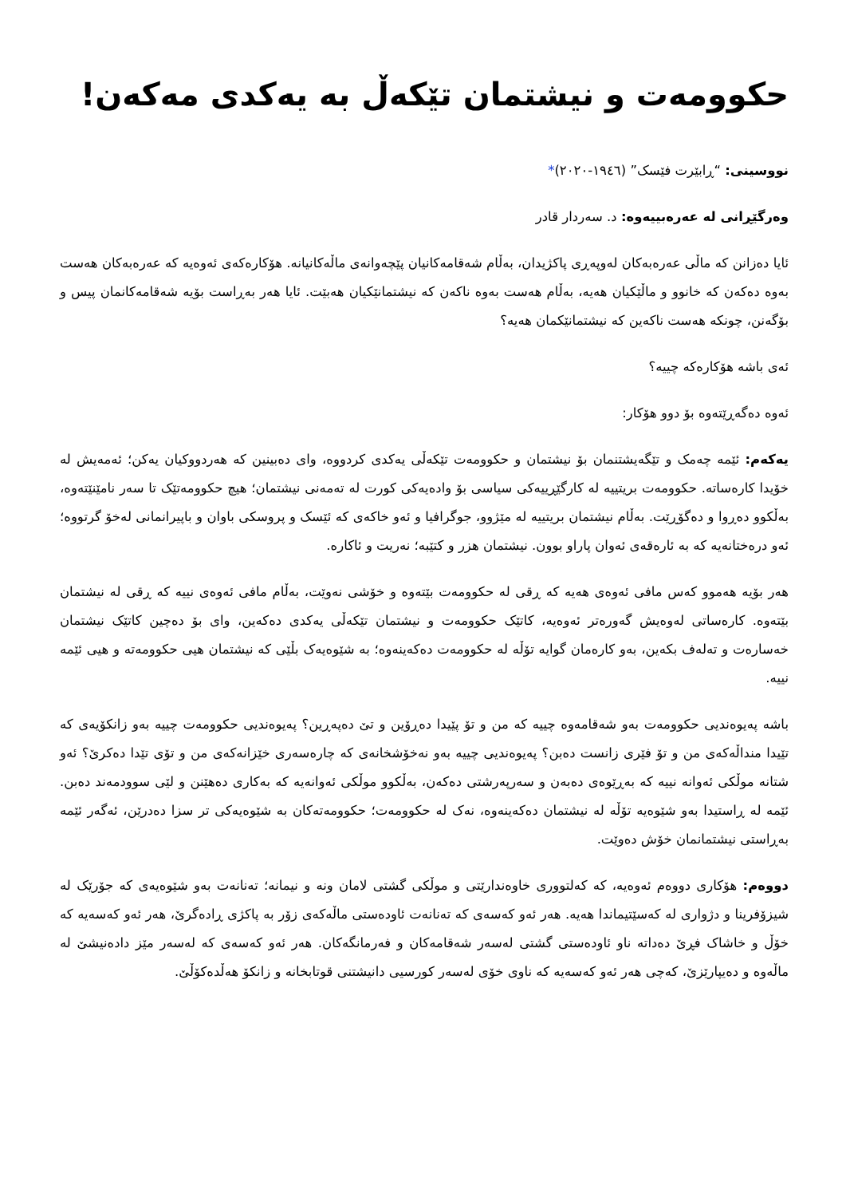حکوومەت و نیشتمان تێکەڵ بە یەکدی مەکەن!
نووسینی: “ڕابێرت فێسک” (١٩٤٦-٢٠٢٠)*
وەرگێڕانی لە عەرەبییەوە: د. سەردار قادر
ئایا دەزانن کە ماڵی عەرەبەکان لەوپەڕی پاکژیدان، بەڵام شەقامەکانیان پێچەوانەی ماڵەکانیانە. هۆکارەکەی ئەوەیە کە عەرەبەکان هەست بەوە دەکەن کە خانوو و ماڵێکیان هەیە، بەڵام هەست بەوە ناکەن کە نیشتمانێکیان هەبێت. ئایا هەر بەڕاست بۆیە شەقامەکانمان پیس و بۆگەنن، چونکە هەست ناکەین کە نیشتمانێکمان هەیە؟
ئەی باشە هۆکارەکە چییە؟
ئەوە دەگەڕێتەوە بۆ دوو هۆکار:
یەکەم: ئێمە چەمک و تێگەیشتنمان بۆ نیشتمان و حکوومەت تێکەڵی یەکدی کردووە، وای دەبینین کە هەردووکیان یەکن؛ ئەمەیش لە خۆیدا کارەساتە. حکوومەت بریتییە لە کارگێڕییەکی سیاسی بۆ وادەیەکی کورت لە تەمەنی نیشتمان؛ هیچ حکوومەتێک تا سەر نامێنێتەوە، بەڵکوو دەڕوا و دەگۆڕێت. بەڵام نیشتمان بریتییە لە مێژوو، جوگرافیا و ئەو خاکەی کە ئێسک و پروسکی باوان و باپیرانمانی لەخۆ گرتووە؛ ئەو درەختانەیە کە بە ئارەقەی ئەوان پاراو بوون. نیشتمان هزر و کتێبە؛ نەریت و ئاکارە.
هەر بۆیە هەموو کەس مافی ئەوەی هەیە کە ڕقی لە حکوومەت بێتەوە و خۆشی نەوێت، بەڵام مافی ئەوەی نییە کە ڕقی لە نیشتمان بێتەوە. کارەساتی لەوەیش گەورەتر ئەوەیە، کاتێک حکوومەت و نیشتمان تێکەڵی یەکدی دەکەین، وای بۆ دەچین کاتێک نیشتمان خەسارەت و تەلەف بکەین، بەو کارەمان گوایە تۆڵە لە حکوومەت دەکەینەوە؛ بە شێوەیەک بڵێی کە نیشتمان هیی حکوومەتە و هیی ئێمە نییە.
باشە پەیوەندیی حکوومەت بەو شەقامەوە چییە کە من و تۆ پێیدا دەڕۆین و تێ دەپەڕین؟ پەیوەندیی حکوومەت چییە بەو زانکۆیەی کە تێیدا منداڵەکەی من و تۆ فێری زانست دەبن؟ پەیوەندیی چییە بەو نەخۆشخانەی کە چارەسەری خێزانەکەی من و تۆی تێدا دەکرێ؟ ئەو شتانە موڵکی ئەوانە نییە کە بەڕێوەی دەبەن و سەرپەرشتی دەکەن، بەڵکوو موڵکی ئەوانەیە کە بەکاری دەهێنن و لێی سوودمەند دەبن. ئێمە لە ڕاستیدا بەو شێوەیە تۆڵە لە نیشتمان دەکەینەوە، نەک لە حکوومەت؛ حکوومەتەکان بە شێوەیەکی تر سزا دەدرێن، ئەگەر ئێمە بەڕاستی نیشتمانمان خۆش دەوێت.
دووەم: هۆکاری دووەم ئەوەیە، کە کەلتووری خاوەندارێتی و موڵکی گشتی لامان ونە و نیمانە؛ تەنانەت بەو شێوەیەی کە جۆرێک لە شیزۆفرینا و دژواری لە کەسێتیماندا هەیە. هەر ئەو کەسەی کە تەنانەت ئاودەستی ماڵەکەی زۆر بە پاکژی ڕادەگرێ، هەر ئەو کەسەیە کە خۆڵ و خاشاک فڕێ دەداتە ناو ئاودەستی گشتی لەسەر شەقامەکان و فەرمانگەکان. هەر ئەو کەسەی کە لەسەر مێز دادەنیشێ لە ماڵەوە و دەیپارێزێ، کەچی هەر ئەو کەسەیە کە ناوی خۆی لەسەر کورسیی دانیشتنی قوتابخانە و زانکۆ هەڵدەکۆڵێ.